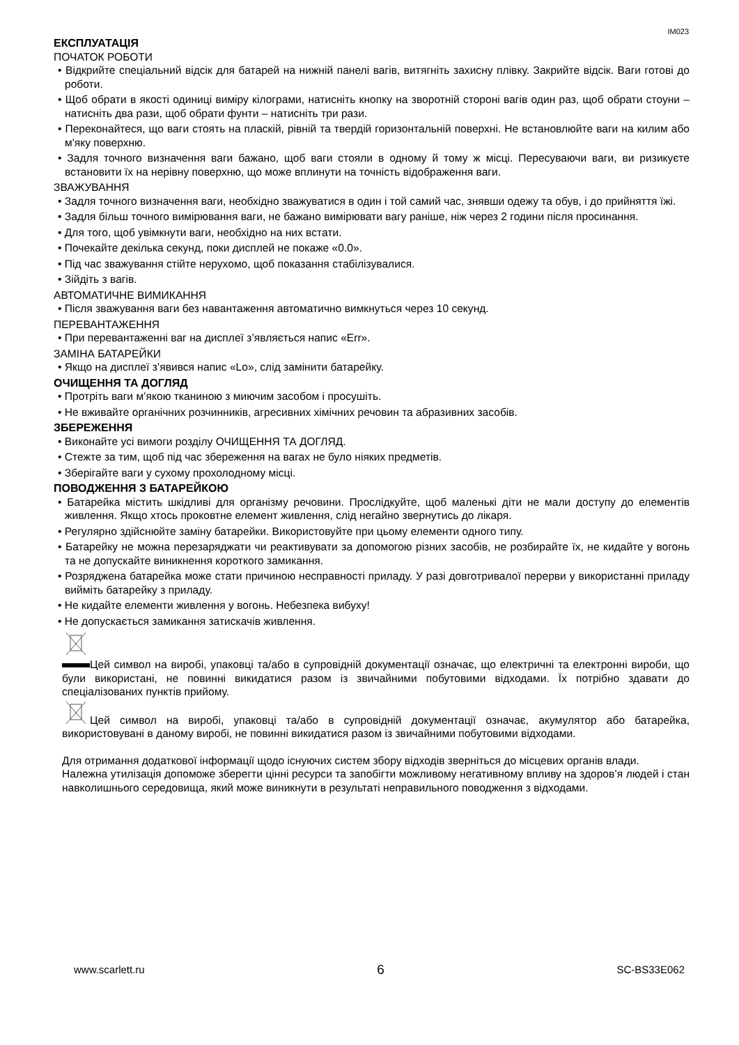IM023
ЕКСПЛУАТАЦІЯ
ПОЧАТОК РОБОТИ
• Відкрийте спеціальний відсік для батарей на нижній панелі вагів, витягніть захисну плівку. Закрийте відсік. Ваги готові до роботи.
• Щоб обрати в якості одиниці виміру кілограми, натисніть кнопку на зворотній стороні вагів один раз, щоб обрати стоуни – натисніть два рази, щоб обрати фунти – натисніть три рази.
• Переконайтеся, що ваги стоять на пласкій, рівній та твердій горизонтальній поверхні. Не встановлюйте ваги на килим або м'яку поверхню.
• Задля точного визначення ваги бажано, щоб ваги стояли в одному й тому ж місці. Пересуваючи ваги, ви ризикуєте встановити їх на нерівну поверхню, що може вплинути на точність відображення ваги.
ЗВАЖУВАННЯ
• Задля точного визначення ваги, необхідно зважуватися в один і той самий час, знявши одежу та обув, і до прийняття їжі.
• Задля більш точного вимірювання ваги, не бажано вимірювати вагу раніше, ніж через 2 години після просинання.
• Для того, щоб увімкнути ваги, необхідно на них встати.
• Почекайте декілька секунд, поки дисплей не покаже «0.0».
• Під час зважування стійте нерухомо, щоб показання стабілізувалися.
• Зійдіть з вагів.
АВТОМАТИЧНЕ ВИМИКАННЯ
• Після зважування ваги без навантаження автоматично вимкнуться через 10 секунд.
ПЕРЕВАНТАЖЕННЯ
• При перевантаженні ваг на дисплеї з’являється напис «Err».
ЗАМІНА БАТАРЕЙКИ
• Якщо на дисплеї з’явився напис «Lo», слід замінити батарейку.
ОЧИЩЕННЯ ТА ДОГЛЯД
• Протріть ваги м’якою тканиною з миючим засобом і просушіть.
• Не вживайте органічних розчинників, агресивних хімічних речовин та абразивних засобів.
ЗБЕРЕЖЕННЯ
• Виконайте усі вимоги розділу ОЧИЩЕННЯ ТА ДОГЛЯД.
• Стежте за тим, щоб під час збереження на вагах не було ніяких предметів.
• Зберігайте ваги у сухому прохолодному місці.
ПОВОДЖЕННЯ З БАТАРЕЙКОЮ
• Батарейка містить шкідливі для організму речовини. Прослідкуйте, щоб маленькі діти не мали доступу до елементів живлення. Якщо хтось проковтне елемент живлення, слід негайно звернутись до лікаря.
• Регулярно здійснюйте заміну батарейки. Використовуйте при цьому елементи одного типу.
• Батарейку не можна перезаряджати чи реактивувати за допомогою різних засобів, не розбирайте їх, не кидайте у вогонь та не допускайте виникнення короткого замикання.
• Розряджена батарейка може стати причиною несправності приладу. У разі довготривалої перерви у використанні приладу вийміть батарейку з приладу.
• Не кидайте елементи живлення у вогонь. Небезпека вибуху!
• Не допускається замикання затискачів живлення.
Цей символ на виробі, упаковці та/або в супровідній документації означає, що електричні та електронні вироби, що були використані, не повинні викидатися разом із звичайними побутовими відходами. Їх потрібно здавати до спеціалізованих пунктів прийому.
Цей символ на виробі, упаковці та/або в супровідній документації означає, акумулятор або батарейка, використовувані в даному виробі, не повинні викидатися разом із звичайними побутовими відходами.
Для отримання додаткової інформації щодо існуючих систем збору відходів зверніться до місцевих органів влади.
Належна утилізація допоможе зберегти цінні ресурси та запобігти можливому негативному впливу на здоров’я людей і стан навколишнього середовища, який може виникнути в результаті неправильного поводження з відходами.
www.scarlett.ru 6 SC-BS33E062